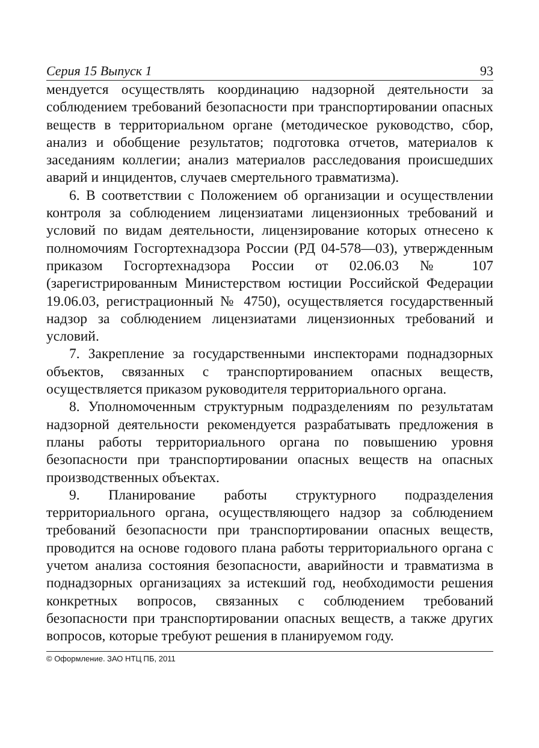Серия 15 Выпуск 1 93
мендуется осуществлять координацию надзорной деятельности за соблюдением требований безопасности при транспортировании опасных веществ в территориальном органе (методическое руководство, сбор, анализ и обобщение результатов; подготовка отчетов, материалов к заседаниям коллегии; анализ материалов расследования происшедших аварий и инцидентов, случаев смертельного травматизма).
6. В соответствии с Положением об организации и осуществлении контроля за соблюдением лицензиатами лицензионных требований и условий по видам деятельности, лицензирование которых отнесено к полномочиям Госгортехнадзора России (РД 04-578—03), утвержденным приказом Госгортехнадзора России от 02.06.03 № 107 (зарегистрированным Министерством юстиции Российской Федерации 19.06.03, регистрационный № 4750), осуществляется государственный надзор за соблюдением лицензиатами лицензионных требований и условий.
7. Закрепление за государственными инспекторами поднадзорных объектов, связанных с транспортированием опасных веществ, осуществляется приказом руководителя территориального органа.
8. Уполномоченным структурным подразделениям по результатам надзорной деятельности рекомендуется разрабатывать предложения в планы работы территориального органа по повышению уровня безопасности при транспортировании опасных веществ на опасных производственных объектах.
9. Планирование работы структурного подразделения территориального органа, осуществляющего надзор за соблюдением требований безопасности при транспортировании опасных веществ, проводится на основе годового плана работы территориального органа с учетом анализа состояния безопасности, аварийности и травматизма в поднадзорных организациях за истекший год, необходимости решения конкретных вопросов, связанных с соблюдением требований безопасности при транспортировании опасных веществ, а также других вопросов, которые требуют решения в планируемом году.
© Оформление. ЗАО НТЦ ПБ, 2011